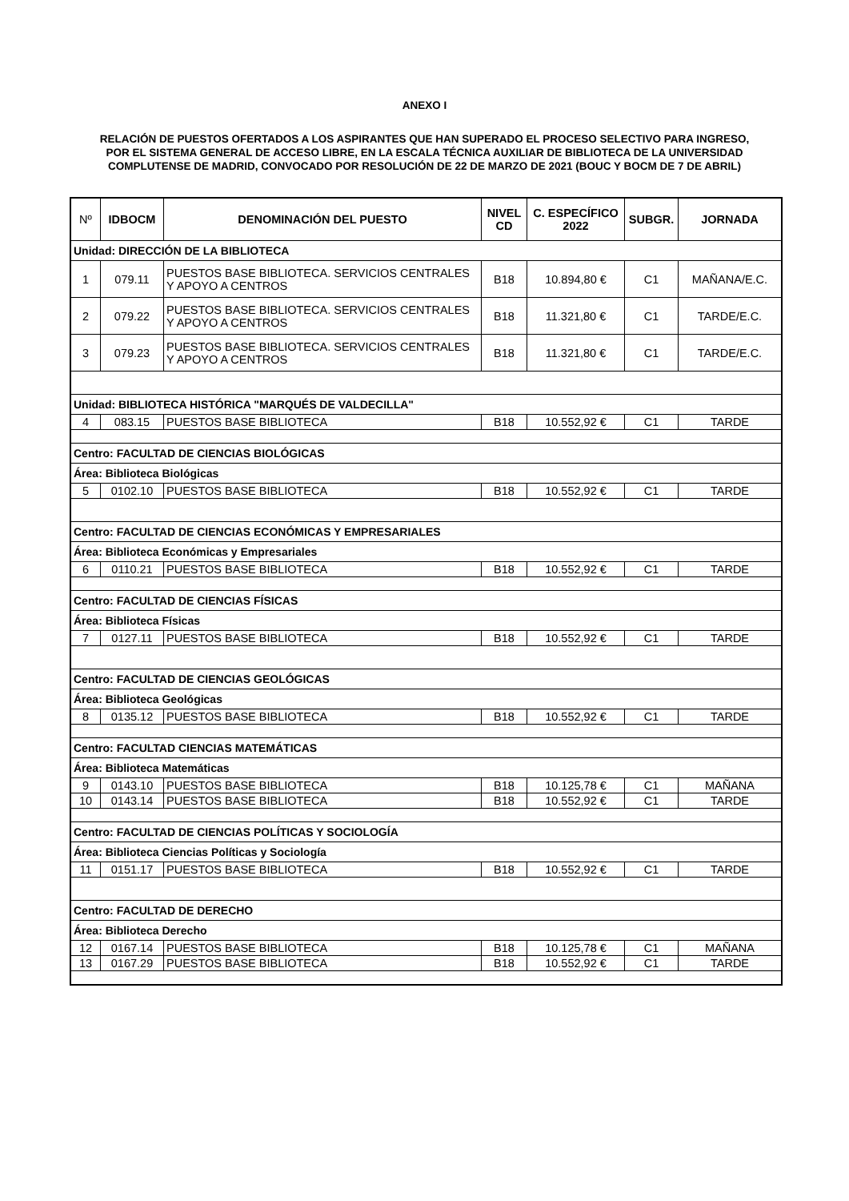ANEXO I
RELACIÓN DE PUESTOS OFERTADOS A LOS ASPIRANTES QUE HAN SUPERADO EL PROCESO SELECTIVO PARA INGRESO, POR EL SISTEMA GENERAL DE ACCESO LIBRE, EN LA ESCALA TÉCNICA AUXILIAR DE BIBLIOTECA DE LA UNIVERSIDAD COMPLUTENSE DE MADRID, CONVOCADO POR RESOLUCIÓN DE 22 DE MARZO DE 2021 (BOUC Y BOCM DE 7 DE ABRIL)
| Nº | IDBOCM | DENOMINACIÓN DEL PUESTO | NIVEL CD | C. ESPECÍFICO 2022 | SUBGR. | JORNADA |
| --- | --- | --- | --- | --- | --- | --- |
| Unidad: DIRECCIÓN DE LA BIBLIOTECA | | | | | | |
| 1 | 079.11 | PUESTOS BASE BIBLIOTECA. SERVICIOS CENTRALES Y APOYO A CENTROS | B18 | 10.894,80 € | C1 | MAÑANA/E.C. |
| 2 | 079.22 | PUESTOS BASE BIBLIOTECA. SERVICIOS CENTRALES Y APOYO A CENTROS | B18 | 11.321,80 € | C1 | TARDE/E.C. |
| 3 | 079.23 | PUESTOS BASE BIBLIOTECA. SERVICIOS CENTRALES Y APOYO A CENTROS | B18 | 11.321,80 € | C1 | TARDE/E.C. |
| Unidad: BIBLIOTECA HISTÓRICA "MARQUÉS DE VALDECILLA" | | | | | | |
| 4 | 083.15 | PUESTOS BASE BIBLIOTECA | B18 | 10.552,92 € | C1 | TARDE |
| Centro: FACULTAD DE CIENCIAS BIOLÓGICAS | | | | | | |
| Área: Biblioteca Biológicas | | | | | | |
| 5 | 0102.10 | PUESTOS BASE BIBLIOTECA | B18 | 10.552,92 € | C1 | TARDE |
| Centro: FACULTAD DE CIENCIAS ECONÓMICAS Y EMPRESARIALES | | | | | | |
| Área: Biblioteca Económicas y Empresariales | | | | | | |
| 6 | 0110.21 | PUESTOS BASE BIBLIOTECA | B18 | 10.552,92 € | C1 | TARDE |
| Centro: FACULTAD DE CIENCIAS FÍSICAS | | | | | | |
| Área: Biblioteca Físicas | | | | | | |
| 7 | 0127.11 | PUESTOS BASE BIBLIOTECA | B18 | 10.552,92 € | C1 | TARDE |
| Centro: FACULTAD DE CIENCIAS GEOLÓGICAS | | | | | | |
| Área: Biblioteca Geológicas | | | | | | |
| 8 | 0135.12 | PUESTOS BASE BIBLIOTECA | B18 | 10.552,92 € | C1 | TARDE |
| Centro: FACULTAD CIENCIAS MATEMÁTICAS | | | | | | |
| Área: Biblioteca Matemáticas | | | | | | |
| 9 | 0143.10 | PUESTOS BASE BIBLIOTECA | B18 | 10.125,78 € | C1 | MAÑANA |
| 10 | 0143.14 | PUESTOS BASE BIBLIOTECA | B18 | 10.552,92 € | C1 | TARDE |
| Centro: FACULTAD DE CIENCIAS POLÍTICAS Y SOCIOLOGÍA | | | | | | |
| Área: Biblioteca Ciencias Políticas y Sociología | | | | | | |
| 11 | 0151.17 | PUESTOS BASE BIBLIOTECA | B18 | 10.552,92 € | C1 | TARDE |
| Centro: FACULTAD DE DERECHO | | | | | | |
| Área: Biblioteca Derecho | | | | | | |
| 12 | 0167.14 | PUESTOS BASE BIBLIOTECA | B18 | 10.125,78 € | C1 | MAÑANA |
| 13 | 0167.29 | PUESTOS BASE BIBLIOTECA | B18 | 10.552,92 € | C1 | TARDE |